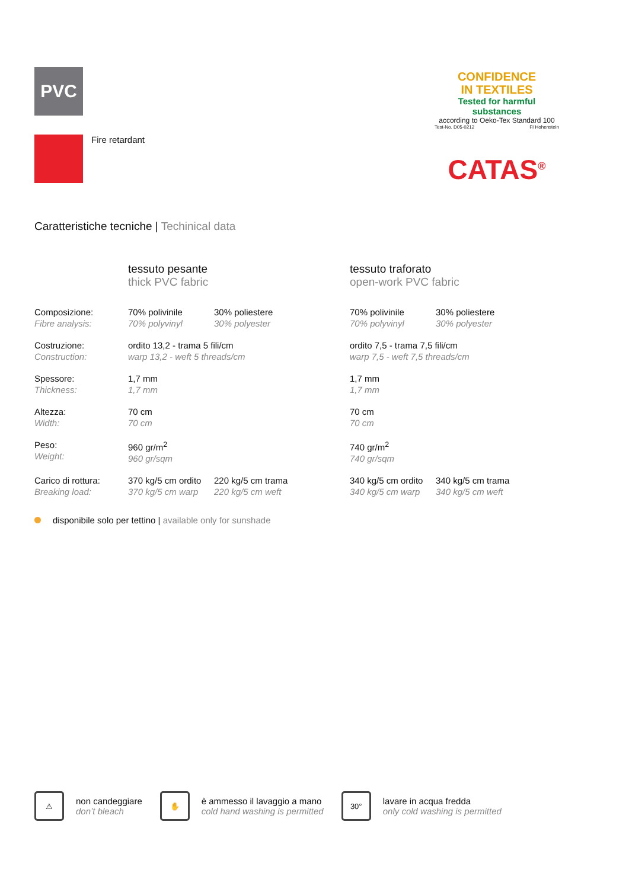PVC
Fire retardant
CONFIDENCE
IN TEXTILES
Tested for harmful substances
according to Oeko-Tex Standard 100
Test-No. D05-0212 FI Hohenstein
CATAS<sup>®</sup>
Caratteristiche tecniche | Techinical data
| | tessuto pesante thick PVC fabric | | tessuto traforato open-work PVC fabric | |
| --- | --- | --- | --- | --- |
| Composizione: Fibre analysis: | 70% polivinile 70% polyvinyl | 30% poliestere 30% polyester | 70% polivinile 70% polyvinyl | 30% poliestere 30% polyester |
| Costruzione: Construction: | ordito 13,2 - trama 5 fili/cm warp 13,2 - weft 5 threads/cm | | ordito 7,5 - trama 7,5 fili/cm warp 7,5 - weft 7,5 threads/cm | |
| Spessore: Thickness: | 1,7 mm 1,7 mm | | 1,7 mm 1,7 mm | |
| Altezza: Width: | 70 cm 70 cm | | 70 cm 70 cm | |
| Peso: Weight: | 960 gr/m<sup>2</sup> 960 gr/sqm | | 740 gr/m<sup>2</sup> 740 gr/sqm | |
| Carico di rottura: Breaking load: | 370 kg/5 cm ordito 370 kg/5 cm warp | 220 kg/5 cm trama 220 kg/5 cm weft | 340 kg/5 cm ordito 340 kg/5 cm warp | 340 kg/5 cm trama 340 kg/5 cm weft |
disponibile solo per tettino | available only for sunshade
⚠
non candeggiare
don’t bleach
✋
è ammesso il lavaggio a mano
cold hand washing is permitted
30°
lavare in acqua fredda
only cold washing is permitted